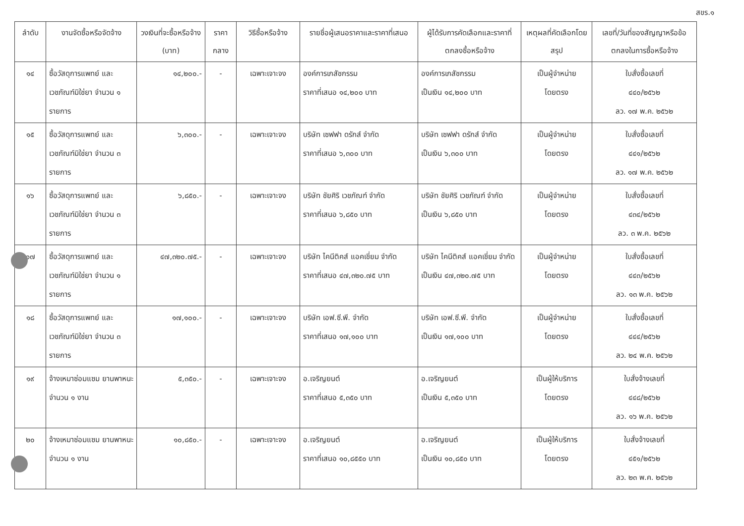สขร.๑
| ลำดับ | งานจัดซื้อหรือจัดจ้าง | วงเงินที่จะซื้อหรือจ้าง (บาท) | ราคากลาง | วิธีซื้อหรือจ้าง | รายชื่อผู้เสนอราคาและราคาที่เสนอ | ผู้ได้รับการคัดเลือกและราคาที่ตกลงซื้อหรือจ้าง | เหตุผลที่คัดเลือกโดยสรุป | เลขที่/วันที่ของสัญญาหรือข้อตกลงในการซื้อหรือจ้าง |
| --- | --- | --- | --- | --- | --- | --- | --- | --- |
| ๑๔ | ซื้อวัสดุการแพทย์ และเวชภัณฑ์มิใช่ยา จำนวน ๑ รายการ | ๑๔,๒๐๐.- | - | เฉพาะเจาะจง | องค์การเภสัชกรรม ราคาที่เสนอ ๑๔,๒๐๐ บาท | องค์การเภสัชกรรม เป็นเงิน ๑๔,๒๐๐ บาท | เป็นผู้จำหน่าย โดยตรง | ใบสั่งซื้อเลขที่ ๔๔๐/๒๕๖๒ ลว. ๑๗ พ.ค. ๒๕๖๒ |
| ๑๕ | ซื้อวัสดุการแพทย์ และเวชภัณฑ์มิใช่ยา จำนวน ๓ รายการ | ๖,๓๐๐.- | - | เฉพาะเจาะจง | บริษัท เซฟฟา ดรักส์ จำกัด ราคาที่เสนอ ๖,๓๐๐ บาท | บริษัท เซฟฟา ดรักส์ จำกัด เป็นเงิน ๖,๓๐๐ บาท | เป็นผู้จำหน่าย โดยตรง | ใบสั่งซื้อเลขที่ ๔๔๑/๒๕๖๒ ลว. ๑๗ พ.ค. ๒๕๖๒ |
| ๑๖ | ซื้อวัสดุการแพทย์ และเวชภัณฑ์มิใช่ยา จำนวน ๓ รายการ | ๖,๘๕๐.- | - | เฉพาะเจาะจง | บริษัท ชัยศิริ เวชภัณฑ์ จำกัด ราคาที่เสนอ ๖,๘๕๐ บาท | บริษัท ชัยศิริ เวชภัณฑ์ จำกัด เป็นเงิน ๖,๘๕๐ บาท | เป็นผู้จำหน่าย โดยตรง | ใบสั่งซื้อเลขที่ ๔๓๔/๒๕๖๒ ลว. ๓ พ.ค. ๒๕๖๒ |
| ๑๗ | ซื้อวัสดุการแพทย์ และเวชภัณฑ์มิใช่ยา จำนวน ๑ รายการ | ๔๗,๓๒๐.๗๕.- | - | เฉพาะเจาะจง | บริษัท ไคนีติคส์ แอคเชี่ยม จำกัด ราคาที่เสนอ ๔๗,๓๒๐.๗๕ บาท | บริษัท ไคนีติคส์ แอคเชี่ยม จำกัด เป็นเงิน ๔๗,๓๒๐.๗๕ บาท | เป็นผู้จำหน่าย โดยตรง | ใบสั่งซื้อเลขที่ ๔๔๓/๒๕๖๒ ลว. ๑๓ พ.ค. ๒๕๖๒ |
| ๑๘ | ซื้อวัสดุการแพทย์ และเวชภัณฑ์มิใช่ยา จำนวน ๓ รายการ | ๑๗,๑๐๐.- | - | เฉพาะเจาะจง | บริษัท เอฟ.ซี.พี. จำกัด ราคาที่เสนอ ๑๗,๑๐๐ บาท | บริษัท เอฟ.ซี.พี. จำกัด เป็นเงิน ๑๗,๑๐๐ บาท | เป็นผู้จำหน่าย โดยตรง | ใบสั่งซื้อเลขที่ ๔๔๔/๒๕๖๒ ลว. ๒๔ พ.ค. ๒๕๖๒ |
| ๑๙ | จ้างเหมาซ่อมแซม ยานพาหนะ จำนวน ๑ งาน | ๕,๓๕๐.- | - | เฉพาะเจาะจง | อ.เจริญยนต์ ราคาที่เสนอ ๕,๓๕๐ บาท | อ.เจริญยนต์ เป็นเงิน ๕,๓๕๐ บาท | เป็นผู้ให้บริการ โดยตรง | ใบสั่งจ้างเลขที่ ๔๔๘/๒๕๖๒ ลว. ๑๖ พ.ค. ๒๕๖๒ |
| ๒๐ | จ้างเหมาซ่อมแซม ยานพาหนะ จำนวน ๑ งาน | ๑๐,๘๕๐.- | - | เฉพาะเจาะจง | อ.เจริญยนต์ ราคาที่เสนอ ๑๐,๘๕๕๐ บาท | อ.เจริญยนต์ เป็นเงิน ๑๐,๘๕๐ บาท | เป็นผู้ให้บริการ โดยตรง | ใบสั่งจ้างเลขที่ ๔๕๑/๒๕๖๒ ลว. ๒๓ พ.ค. ๒๕๖๒ |